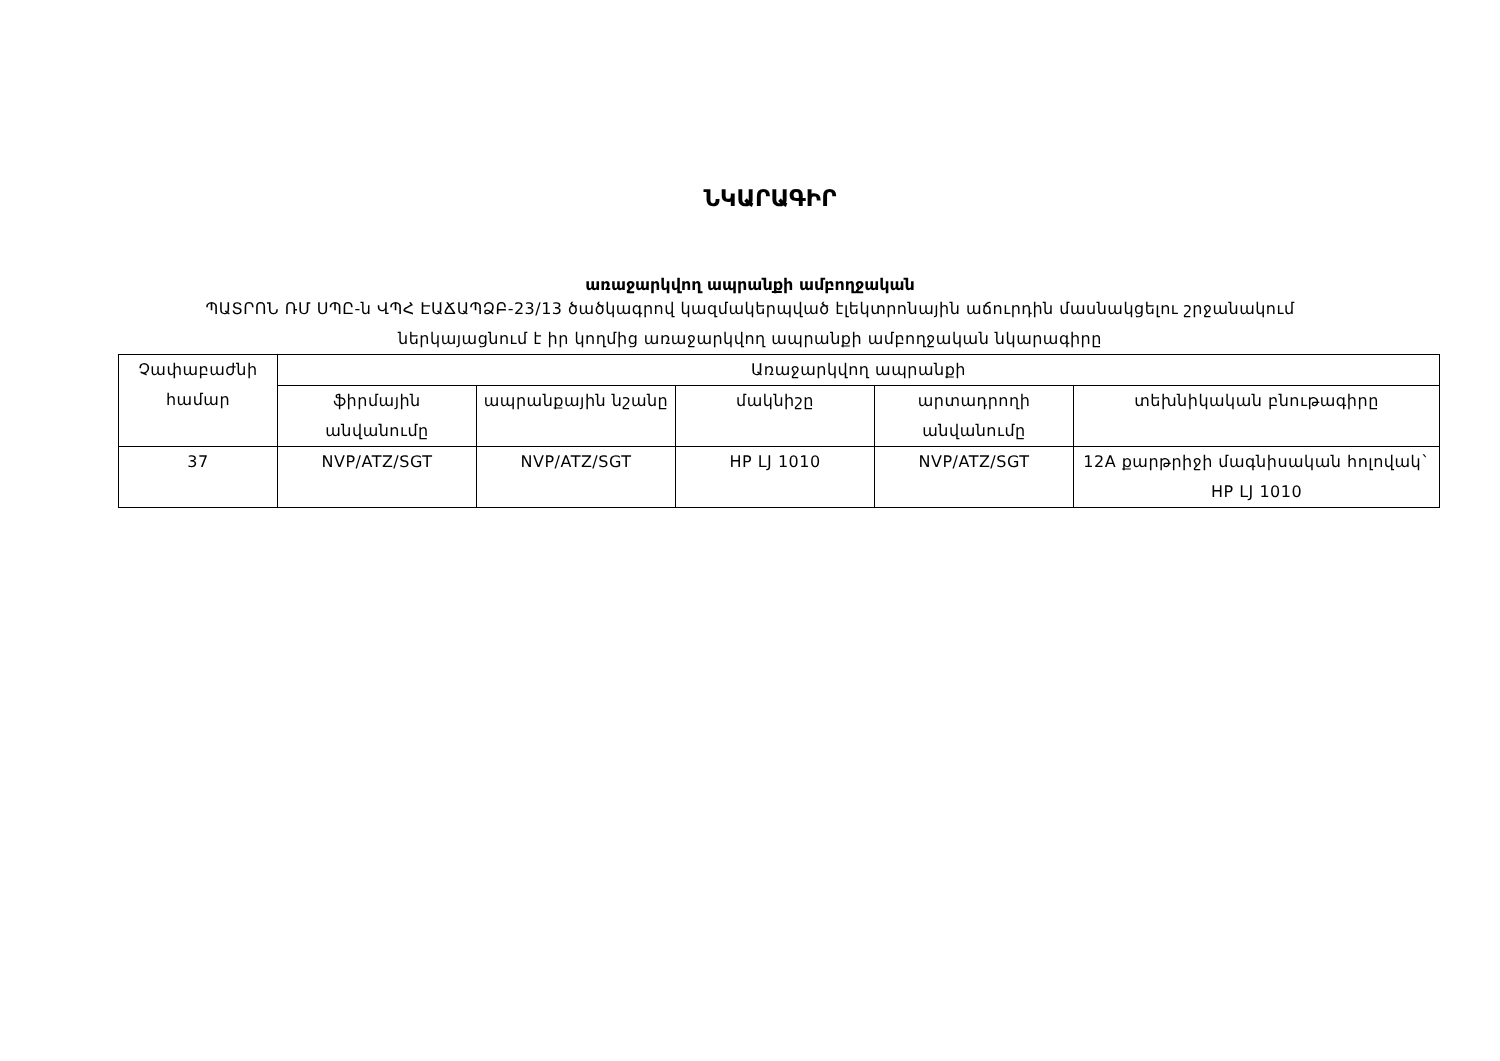ՆԿԱՐԱԳԻՐ
առաջարկվող ապրանքի ամբողջական
ՊԱՏՐՈՆ ՌՄ ՍՊԸ-ն ՎՊՀ ԷԱՃԱՊՁԲ-23/13 ծածկագրով կազմակերպված էլեկտրոնային աճուրդին մասնակցելու շրջանակում
ներկայացնում է իր կողմից առաջարկվող ապրանքի ամբողջական նկարագիրը
| Չափաբաժնի համար | Առաջարկվող ապրանքի | | | | |
| --- | --- | --- | --- | --- | --- |
| | ֆիրմային անվանումը | ապրանքային նշանը | մակնիշը | արտադրողի անվանումը | տեխնիկական բնութագիրը |
| 37 | NVP/ATZ/SGT | NVP/ATZ/SGT | HP LJ 1010 | NVP/ATZ/SGT | 12A քարթրիջի մագնիսական հոլովակ` HP LJ 1010 |